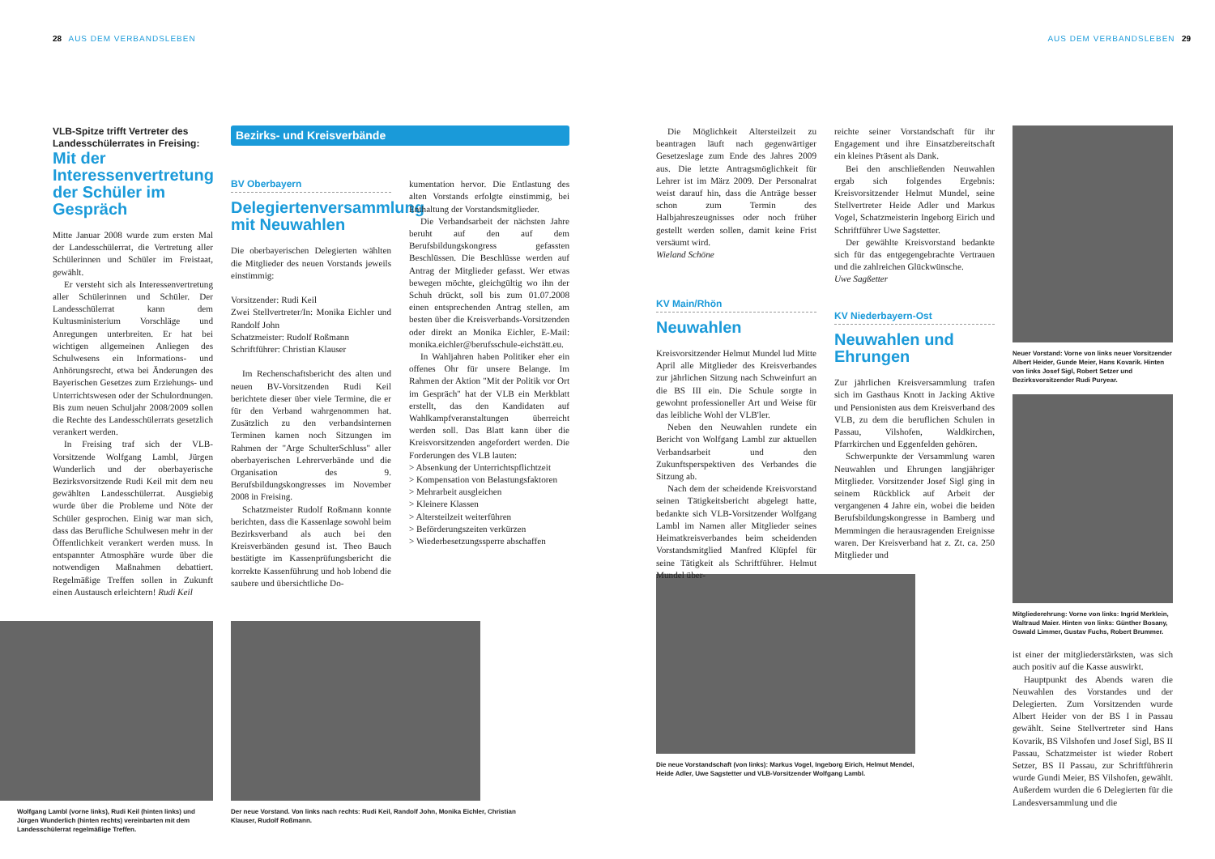28 AUS DEM VERBANDSLEBEN
VLB-Spitze trifft Vertreter des Landesschülerrates in Freising:
Mit der Interessenvertretung der Schüler im Gespräch
Mitte Januar 2008 wurde zum ersten Mal der Landesschülerrat, die Vertretung aller Schülerinnen und Schüler im Freistaat, gewählt.
Er versteht sich als Interessenvertretung aller Schülerinnen und Schüler. Der Landesschülerrat kann dem Kultusministerium Vorschläge und Anregungen unterbreiten. Er hat bei wichtigen allgemeinen Anliegen des Schulwesens ein Informations- und Anhörungsrecht, etwa bei Änderungen des Bayerischen Gesetzes zum Erziehungs- und Unterrichtswesen oder der Schulordnungen. Bis zum neuen Schuljahr 2008/2009 sollen die Rechte des Landesschülerrats gesetzlich verankert werden.
In Freising traf sich der VLB-Vorsitzende Wolfgang Lambl, Jürgen Wunderlich und der oberbayerische Bezirksvorsitzende Rudi Keil mit dem neu gewählten Landesschülerrat. Ausgiebig wurde über die Probleme und Nöte der Schüler gesprochen. Einig war man sich, dass das Berufliche Schulwesen mehr in der Öffentlichkeit verankert werden muss. In entspannter Atmosphäre wurde über die notwendigen Maßnahmen debattiert. Regelmäßige Treffen sollen in Zukunft einen Austausch erleichtern! Rudi Keil
Bezirks- und Kreisverbände
BV Oberbayern
Delegiertenversammlung mit Neuwahlen
Die oberbayerischen Delegierten wählten die Mitglieder des neuen Vorstands jeweils einstimmig:
Vorsitzender: Rudi Keil
Zwei Stellvertreter/In: Monika Eichler und Randolf John
Schatzmeister: Rudolf Roßmann
Schriftführer: Christian Klauser
Im Rechenschaftsbericht des alten und neuen BV-Vorsitzenden Rudi Keil berichtete dieser über viele Termine, die er für den Verband wahrgenommen hat. Zusätzlich zu den verbandsinternen Terminen kamen noch Sitzungen im Rahmen der "Arge SchulterSchluss" aller oberbayerischen Lehrerverbände und die Organisation des 9. Berufsbildungskongresses im November 2008 in Freising.
Schatzmeister Rudolf Roßmann konnte berichten, dass die Kassenlage sowohl beim Bezirksverband als auch bei den Kreisverbänden gesund ist. Theo Bauch bestätigte im Kassenprüfungsbericht die korrekte Kassenführung und hob lobend die saubere und übersichtliche Do-
kumentation hervor. Die Entlastung des alten Vorstands erfolgte einstimmig, bei Enthaltung der Vorstandsmitglieder.
Die Verbandsarbeit der nächsten Jahre beruht auf den auf dem Berufsbildungskongress gefassten Beschlüssen. Die Beschlüsse werden auf Antrag der Mitglieder gefasst. Wer etwas bewegen möchte, gleichgültig wo ihn der Schuh drückt, soll bis zum 01.07.2008 einen entsprechenden Antrag stellen, am besten über die Kreisverbands-Vorsitzenden oder direkt an Monika Eichler, E-Mail: monika.eichler@berufsschule-eichstätt.eu.
In Wahljahren haben Politiker eher ein offenes Ohr für unsere Belange. Im Rahmen der Aktion "Mit der Politik vor Ort im Gespräch" hat der VLB ein Merkblatt erstellt, das den Kandidaten auf Wahlkampfveranstaltungen überreicht werden soll. Das Blatt kann über die Kreisvorsitzenden angefordert werden. Die Forderungen des VLB lauten:
> Absenkung der Unterrichtspflichtzeit
> Kompensation von Belastungsfaktoren
> Mehrarbeit ausgleichen
> Kleinere Klassen
> Altersteilzeit weiterführen
> Beförderungszeiten verkürzen
> Wiederbesetzungssperre abschaffen
Wolfgang Lambl (vorne links), Rudi Keil (hinten links) und Jürgen Wunderlich (hinten rechts) vereinbarten mit dem Landesschülerrat regelmäßige Treffen.
Der neue Vorstand. Von links nach rechts: Rudi Keil, Randolf John, Monika Eichler, Christian Klauser, Rudolf Roßmann.
AUS DEM VERBANDSLEBEN 29
Die Möglichkeit Altersteilzeit zu beantragen läuft nach gegenwärtiger Gesetzeslage zum Ende des Jahres 2009 aus. Die letzte Antragsmöglichkeit für Lehrer ist im März 2009. Der Personalrat weist darauf hin, dass die Anträge besser schon zum Termin des Halbjahreszeugnisses oder noch früher gestellt werden sollen, damit keine Frist versäumt wird.
Wieland Schöne
KV Main/Rhön
Neuwahlen
Kreisvorsitzender Helmut Mundel lud Mitte April alle Mitglieder des Kreisverbandes zur jährlichen Sitzung nach Schweinfurt an die BS III ein. Die Schule sorgte in gewohnt professioneller Art und Weise für das leibliche Wohl der VLB'ler.
Neben den Neuwahlen rundete ein Bericht von Wolfgang Lambl zur aktuellen Verbandsarbeit und den Zukunftsperspektiven des Verbandes die Sitzung ab.
Nach dem der scheidende Kreisvorstand seinen Tätigkeitsbericht abgelegt hatte, bedankte sich VLB-Vorsitzender Wolfgang Lambl im Namen aller Mitglieder seines Heimatkreisverbandes beim scheidenden Vorstandsmitglied Manfred Klüpfel für seine Tätigkeit als Schriftführer. Helmut Mundel über-
reichte seiner Vorstandschaft für ihr Engagement und ihre Einsatzbereitschaft ein kleines Präsent als Dank.
Bei den anschließenden Neuwahlen ergab sich folgendes Ergebnis: Kreisvorsitzender Helmut Mundel, seine Stellvertreter Heide Adler und Markus Vogel, Schatzmeisterin Ingeborg Eirich und Schriftführer Uwe Sagstetter.
Der gewählte Kreisvorstand bedankte sich für das entgegengebrachte Vertrauen und die zahlreichen Glückwünsche.
Uwe Sagßetter
KV Niederbayern-Ost
Neuwahlen und Ehrungen
Zur jährlichen Kreisversammlung trafen sich im Gasthaus Knott in Jacking Aktive und Pensionisten aus dem Kreisverband des VLB, zu dem die beruflichen Schulen in Passau, Vilshofen, Waldkirchen, Pfarrkirchen und Eggenfelden gehören.
Schwerpunkte der Versammlung waren Neuwahlen und Ehrungen langjähriger Mitglieder. Vorsitzender Josef Sigl ging in seinem Rückblick auf Arbeit der vergangenen 4 Jahre ein, wobei die beiden Berufsbildungskongresse in Bamberg und Memmingen die herausragenden Ereignisse waren. Der Kreisverband hat z. Zt. ca. 250 Mitglieder und
Neuer Vorstand: Vorne von links neuer Vorsitzender Albert Heider, Gunde Meier, Hans Kovarik. Hinten von links Josef Sigl, Robert Setzer und Bezirksvorsitzender Rudi Puryear.
Mitgliederehrung: Vorne von links: Ingrid Merklein, Waltraud Maier. Hinten von links: Günther Bosany, Oswald Limmer, Gustav Fuchs, Robert Brummer.
ist einer der mitgliederstärksten, was sich auch positiv auf die Kasse auswirkt.
Hauptpunkt des Abends waren die Neuwahlen des Vorstandes und der Delegierten. Zum Vorsitzenden wurde Albert Heider von der BS I in Passau gewählt. Seine Stellvertreter sind Hans Kovarik, BS Vilshofen und Josef Sigl, BS II Passau, Schatzmeister ist wieder Robert Setzer, BS II Passau, zur Schriftführerin wurde Gundi Meier, BS Vilshofen, gewählt. Außerdem wurden die 6 Delegierten für die Landesversammlung und die
Die neue Vorstandschaft (von links): Markus Vogel, Ingeborg Eirich, Helmut Mendel, Heide Adler, Uwe Sagstetter und VLB-Vorsitzender Wolfgang Lambl.